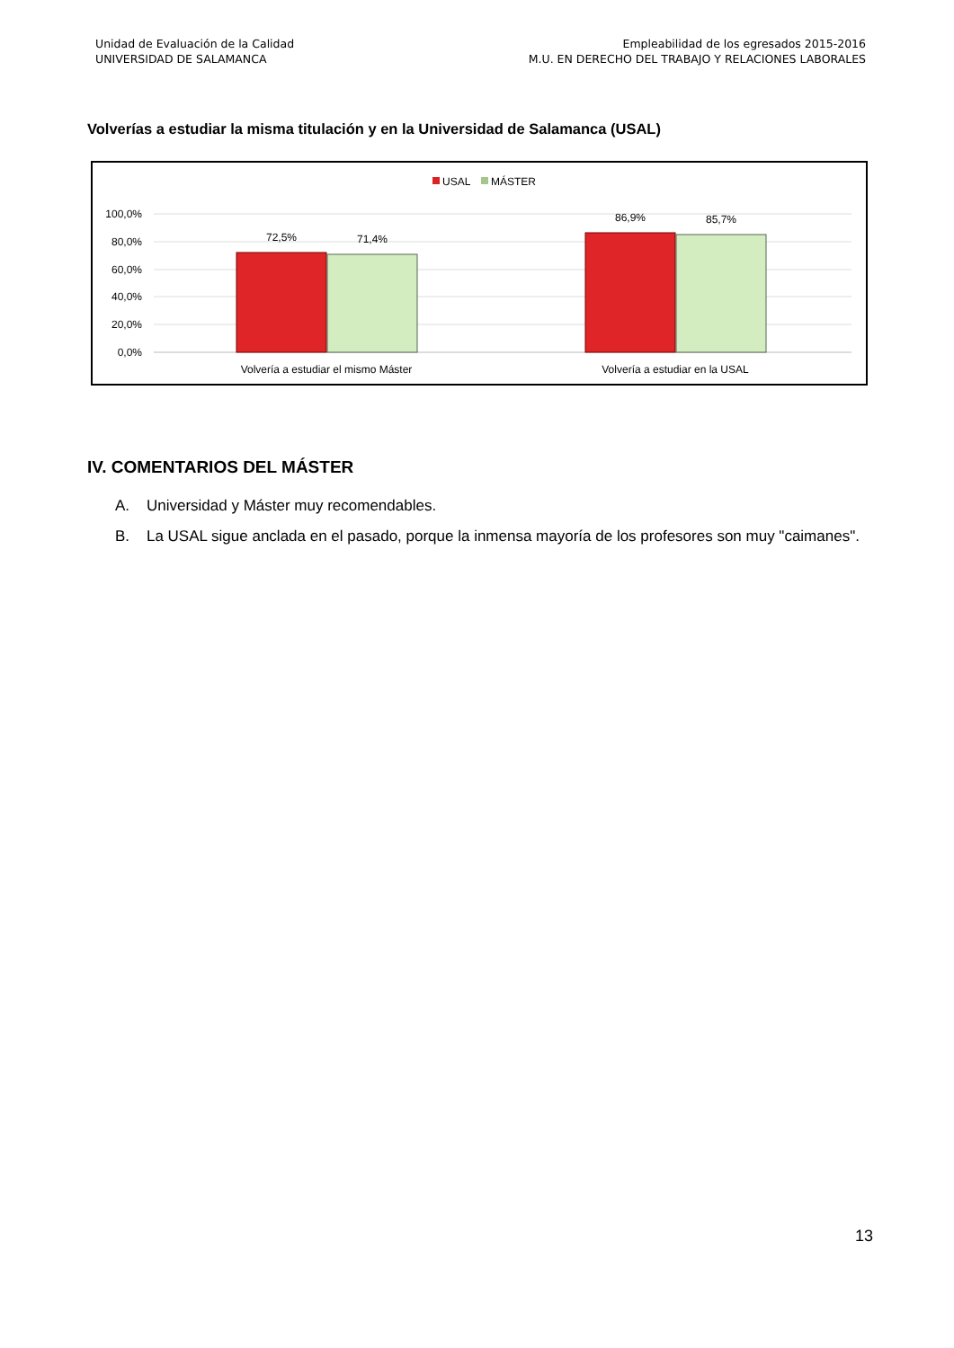Unidad de Evaluación de la Calidad
UNIVERSIDAD DE SALAMANCA
Empleabilidad de los egresados 2015-2016
M.U. EN DERECHO DEL TRABAJO Y RELACIONES LABORALES
Volverías a estudiar la misma titulación y en la Universidad de Salamanca (USAL)
USAL
MÁSTER
100,0%
80,0%
60,0%
40,0%
20,0%
0,0%
72,5%
71,4%
86,9%
85,7%
Volvería a estudiar el mismo Máster
Volvería a estudiar en la USAL
IV. COMENTARIOS DEL MÁSTER
A. Universidad y Máster muy recomendables.
B. La USAL sigue anclada en el pasado, porque la inmensa mayoría de los profesores son muy "caimanes".
13